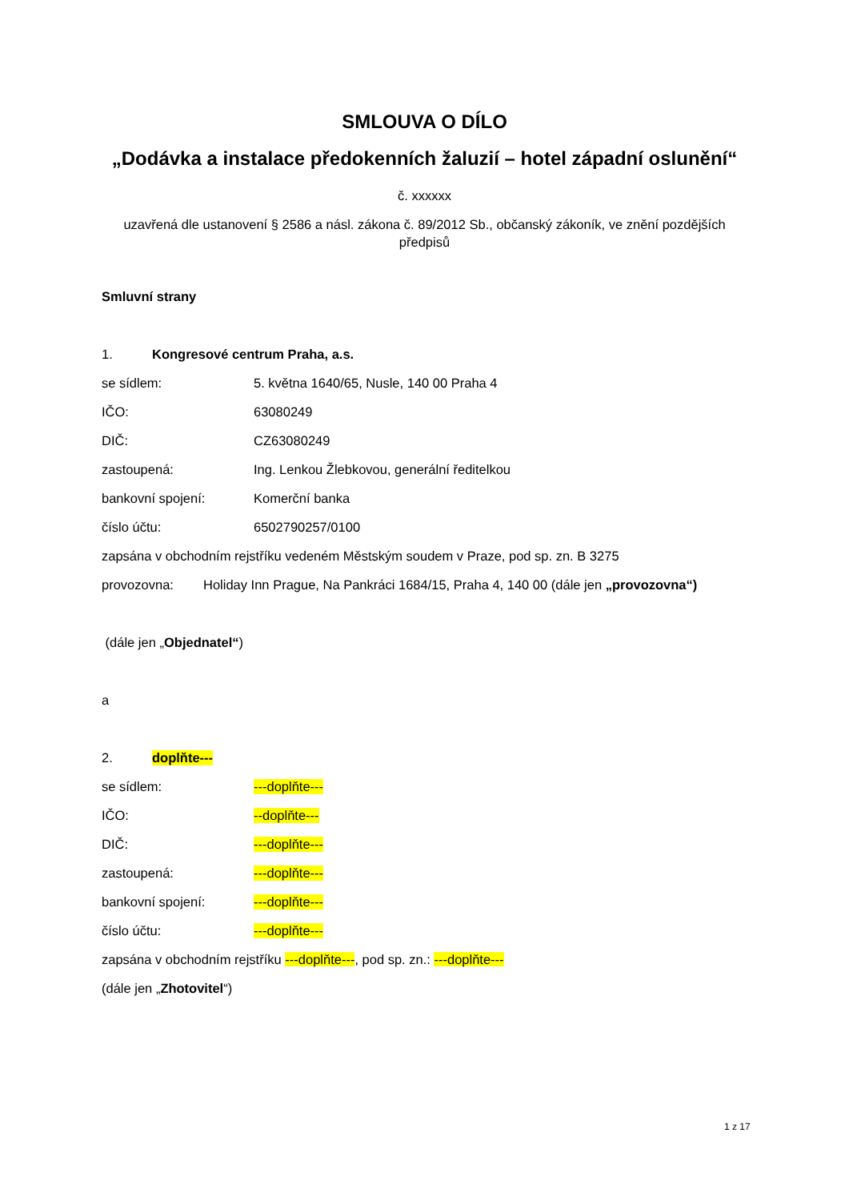SMLOUVA O DÍLO
„Dodávka a instalace předokenních žaluzií – hotel západní oslunění“
č. xxxxxx
uzavřená dle ustanovení § 2586 a násl. zákona č. 89/2012 Sb., občanský zákoník, ve znění pozdějších předpisů
Smluvní strany
1. Kongresové centrum Praha, a.s.
se sídlem: 5. května 1640/65, Nusle, 140 00 Praha 4
IČO: 63080249
DIČ: CZ63080249
zastoupená: Ing. Lenkou Žlebkovou, generální ředitelkou
bankovní spojení: Komerční banka
číslo účtu: 6502790257/0100
zapsána v obchodním rejstříku vedeném Městským soudem v Praze, pod sp. zn. B 3275
provozovna: Holiday Inn Prague, Na Pankráci 1684/15, Praha 4, 140 00 (dále jen „provozovna“)
(dále jen „ Objednatel“)
a
2. doplňte---
se sídlem: ---doplňte---
IČO: --doplňte---
DIČ: ---doplňte---
zastoupená: ---doplňte---
bankovní spojení: ---doplňte---
číslo účtu: ---doplňte---
zapsána v obchodním rejstříku ---doplňte---, pod sp. zn.: ---doplňte---
(dále jen „ Zhotovitel “)
1 z 17